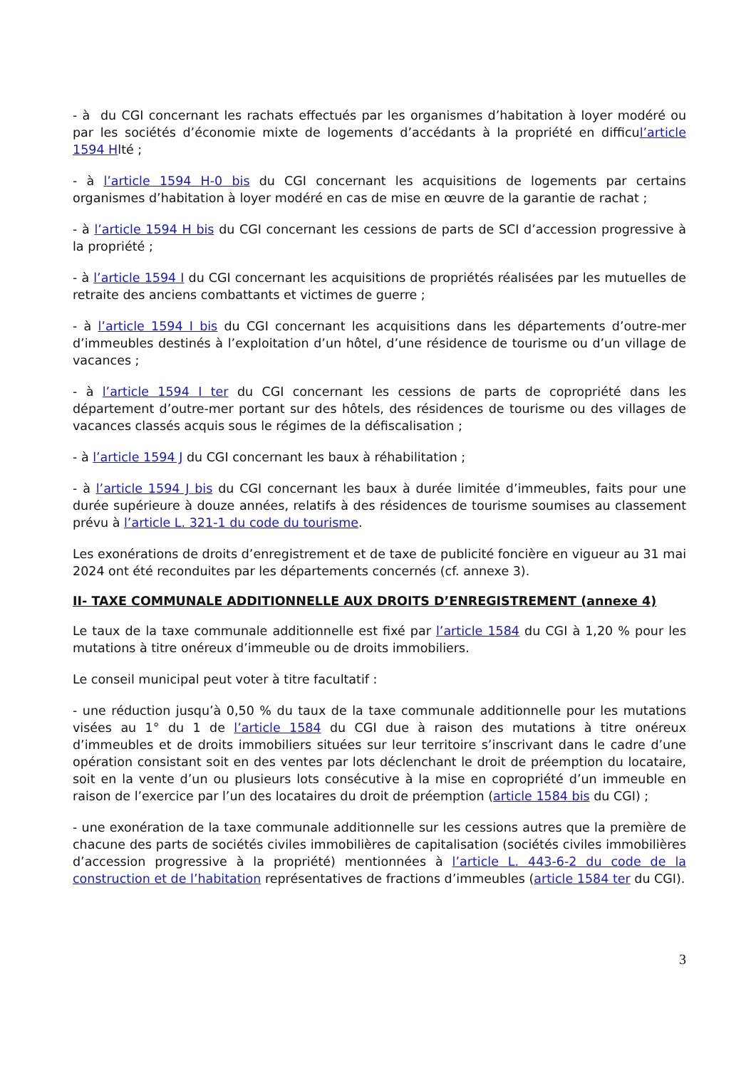- à du CGI concernant les rachats effectués par les organismes d’habitation à loyer modéré ou par les sociétés d’économie mixte de logements d’accédants à la propriété en difficul’article 1594 Hlté ;
- à l’article 1594 H-0 bis du CGI concernant les acquisitions de logements par certains organismes d’habitation à loyer modéré en cas de mise en œuvre de la garantie de rachat ;
- à l’article 1594 H bis du CGI concernant les cessions de parts de SCI d’accession progressive à la propriété ;
- à l’article 1594 I du CGI concernant les acquisitions de propriétés réalisées par les mutuelles de retraite des anciens combattants et victimes de guerre ;
- à l’article 1594 I bis du CGI concernant les acquisitions dans les départements d’outre-mer d’immeubles destinés à l’exploitation d’un hôtel, d’une résidence de tourisme ou d’un village de vacances ;
- à l’article 1594 I ter du CGI concernant les cessions de parts de copropriété dans les département d’outre-mer portant sur des hôtels, des résidences de tourisme ou des villages de vacances classés acquis sous le régimes de la défiscalisation ;
- à l’article 1594 J du CGI concernant les baux à réhabilitation ;
- à l’article 1594 J bis du CGI concernant les baux à durée limitée d’immeubles, faits pour une durée supérieure à douze années, relatifs à des résidences de tourisme soumises au classement prévu à l’article L. 321-1 du code du tourisme.
Les exonérations de droits d’enregistrement et de taxe de publicité foncière en vigueur au 31 mai 2024 ont été reconduites par les départements concernés (cf. annexe 3).
II- TAXE COMMUNALE ADDITIONNELLE AUX DROITS D’ENREGISTREMENT (annexe 4)
Le taux de la taxe communale additionnelle est fixé par l’article 1584 du CGI à 1,20 % pour les mutations à titre onéreux d’immeuble ou de droits immobiliers.
Le conseil municipal peut voter à titre facultatif :
- une réduction jusqu’à 0,50 % du taux de la taxe communale additionnelle pour les mutations visées au 1° du 1 de l’article 1584 du CGI due à raison des mutations à titre onéreux d’immeubles et de droits immobiliers situées sur leur territoire s’inscrivant dans le cadre d’une opération consistant soit en des ventes par lots déclenchant le droit de préemption du locataire, soit en la vente d’un ou plusieurs lots consécutive à la mise en copropriété d’un immeuble en raison de l’exercice par l’un des locataires du droit de préemption (article 1584 bis du CGI) ;
- une exonération de la taxe communale additionnelle sur les cessions autres que la première de chacune des parts de sociétés civiles immobilières de capitalisation (sociétés civiles immobilières d’accession progressive à la propriété) mentionnées à l’article L. 443-6-2 du code de la construction et de l’habitation représentatives de fractions d’immeubles (article 1584 ter du CGI).
3